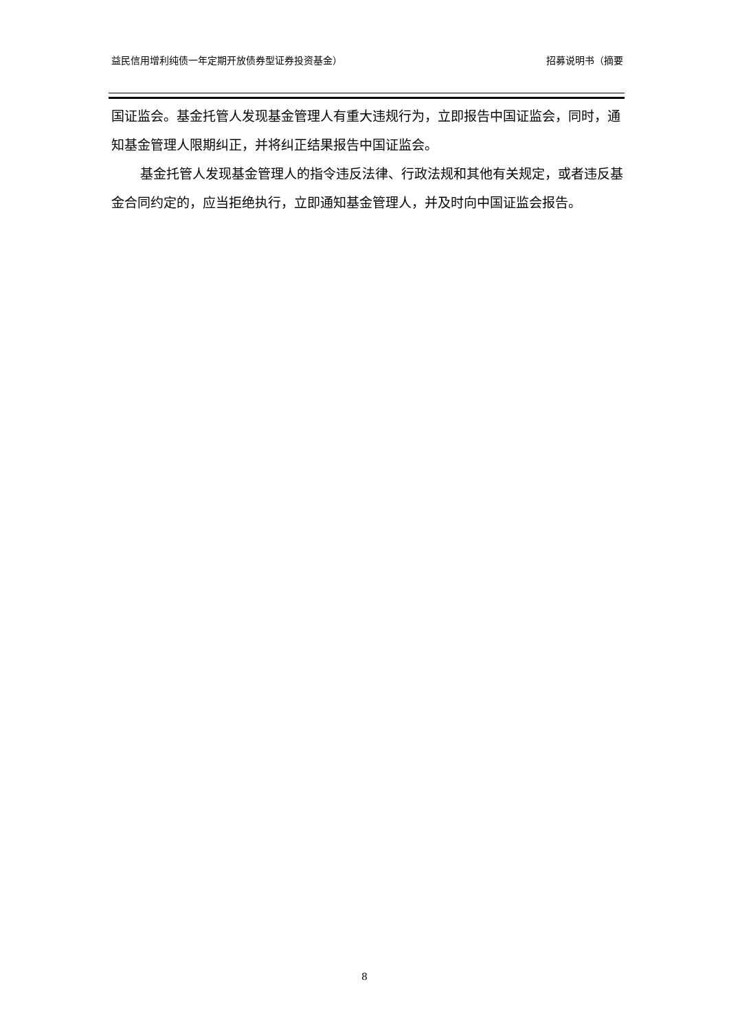益民信用增利纯债一年定期开放债券型证券投资基金） 招募说明书（摘要
国证监会。基金托管人发现基金管理人有重大违规行为，立即报告中国证监会，同时，通知基金管理人限期纠正，并将纠正结果报告中国证监会。
基金托管人发现基金管理人的指令违反法律、行政法规和其他有关规定，或者违反基金合同约定的，应当拒绝执行，立即通知基金管理人，并及时向中国证监会报告。
8